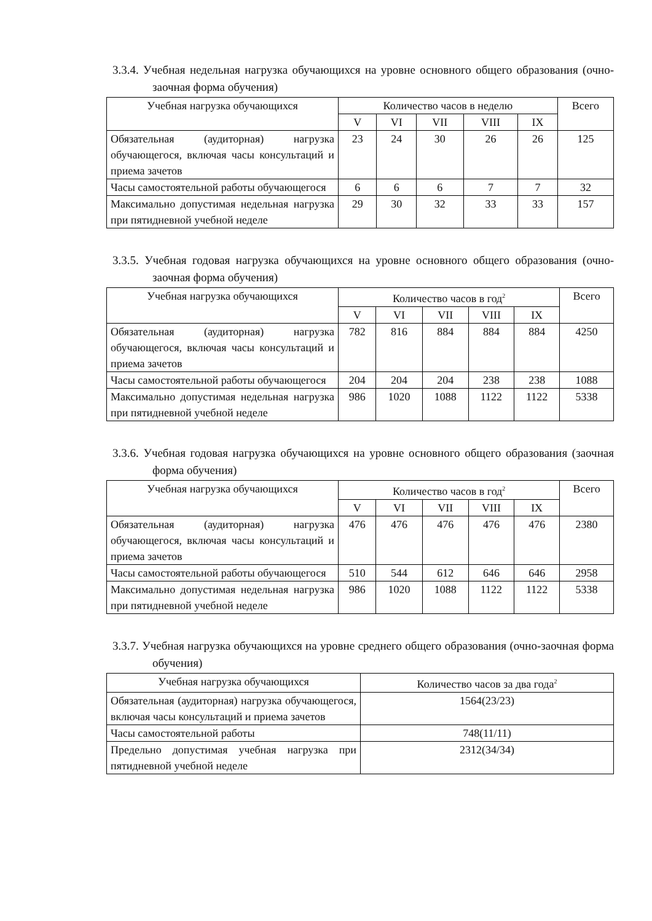3.3.4. Учебная недельная нагрузка обучающихся на уровне основного общего образования (очно-заочная форма обучения)
| Учебная нагрузка обучающихся | Количество часов в неделю | | | | | Всего |
| --- | --- | --- | --- | --- | --- | --- |
| | V | VI | VII | VIII | IX | |
| Обязательная (аудиторная) нагрузка обучающегося, включая часы консультаций и приема зачетов | 23 | 24 | 30 | 26 | 26 | 125 |
| Часы самостоятельной работы обучающегося | 6 | 6 | 6 | 7 | 7 | 32 |
| Максимально допустимая недельная нагрузка при пятидневной учебной неделе | 29 | 30 | 32 | 33 | 33 | 157 |
3.3.5. Учебная годовая нагрузка обучающихся на уровне основного общего образования (очно-заочная форма обучения)
| Учебная нагрузка обучающихся | Количество часов в год<sup>2</sup> | | | | | Всего |
| --- | --- | --- | --- | --- | --- | --- |
| | V | VI | VII | VIII | IX | |
| Обязательная (аудиторная) нагрузка обучающегося, включая часы консультаций и приема зачетов | 782 | 816 | 884 | 884 | 884 | 4250 |
| Часы самостоятельной работы обучающегося | 204 | 204 | 204 | 238 | 238 | 1088 |
| Максимально допустимая недельная нагрузка при пятидневной учебной неделе | 986 | 1020 | 1088 | 1122 | 1122 | 5338 |
3.3.6. Учебная годовая нагрузка обучающихся на уровне основного общего образования (заочная форма обучения)
| Учебная нагрузка обучающихся | Количество часов в год<sup>2</sup> | | | | | Всего |
| --- | --- | --- | --- | --- | --- | --- |
| | V | VI | VII | VIII | IX | |
| Обязательная (аудиторная) нагрузка обучающегося, включая часы консультаций и приема зачетов | 476 | 476 | 476 | 476 | 476 | 2380 |
| Часы самостоятельной работы обучающегося | 510 | 544 | 612 | 646 | 646 | 2958 |
| Максимально допустимая недельная нагрузка при пятидневной учебной неделе | 986 | 1020 | 1088 | 1122 | 1122 | 5338 |
3.3.7. Учебная нагрузка обучающихся на уровне среднего общего образования (очно-заочная форма обучения)
| Учебная нагрузка обучающихся | Количество часов за два года<sup>2</sup> |
| --- | --- |
| Обязательная (аудиторная) нагрузка обучающегося, включая часы консультаций и приема зачетов | 1564(23/23) |
| Часы самостоятельной работы | 748(11/11) |
| Предельно допустимая учебная нагрузка при пятидневной учебной неделе | 2312(34/34) |